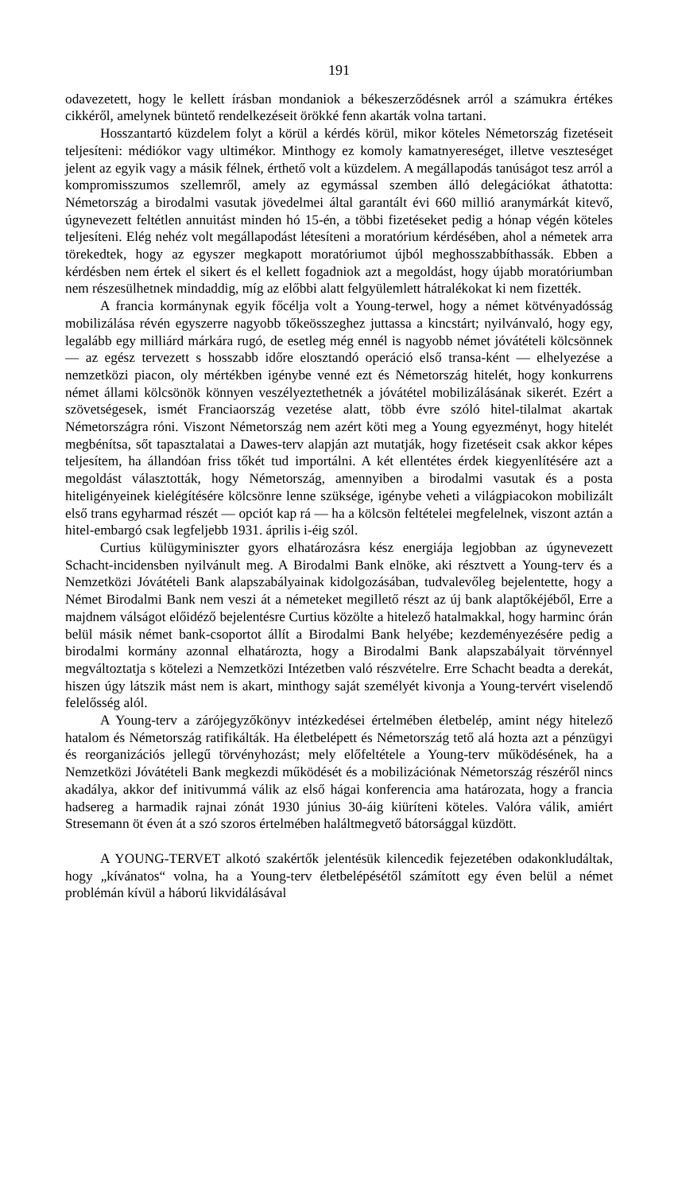191
odavezetett, hogy le kellett írásban mondaniok a békeszerződésnek arról a számukra értékes cikkéről, amelynek büntető rendelkezéseit örökké fenn akarták volna tartani.
Hosszantartó küzdelem folyt a körül a kérdés körül, mikor köteles Németország fizetéseit teljesíteni: médiókor vagy ultimékor. Minthogy ez komoly kamatnyereséget, illetve veszteséget jelent az egyik vagy a másik félnek, érthető volt a küzdelem. A megállapodás tanúságot tesz arról a kompromisszumos szellemről, amely az egymással szemben álló delegációkat áthatotta: Németország a birodalmi vasutak jövedelmei által garantált évi 660 millió aranymárkát kitevő, úgynevezett feltétlen annuitást minden hó 15-én, a többi fizetéseket pedig a hónap végén köteles teljesíteni. Elég nehéz volt megállapodást létesíteni a moratórium kérdésében, ahol a németek arra törekedtek, hogy az egyszer megkapott moratóriumot újból meghosszabbíthassák. Ebben a kérdésben nem értek el sikert és el kellett fogadniok azt a megoldást, hogy újabb moratóriumban nem részesülhetnek mindaddig, míg az előbbi alatt felgyülemlett hátralékokat ki nem fizették.
A francia kormánynak egyik főcélja volt a Young-terwel, hogy a német kötvényadósság mobilizálása révén egyszerre nagyobb tőkeösszeghez juttassa a kincstárt; nyilvánvaló, hogy egy, legalább egy milliárd márkára rugó, de esetleg még ennél is nagyobb német jóvátételi kölcsönnek — az egész tervezett s hosszabb időre elosztandó operáció első transa-ként — elhelyezése a nemzetközi piacon, oly mértékben igénybe venné ezt és Németország hitelét, hogy konkurrens német állami kölcsönök könnyen veszélyeztethetnék a jóvátétel mobilizálásának sikerét. Ezért a szövetségesek, ismét Franciaország vezetése alatt, több évre szóló hitel-tilalmat akartak Németországra róni. Viszont Németország nem azért köti meg a Young egyezményt, hogy hitelét megbénítsa, sőt tapasztalatai a Dawes-terv alapján azt mutatják, hogy fizetéseit csak akkor képes teljesítem, ha állandóan friss tőkét tud importálni. A két ellentétes érdek kiegyenlítésére azt a megoldást választották, hogy Németország, amennyiben a birodalmi vasutak és a posta hiteligényeinek kielégítésére kölcsönre lenne szüksége, igénybe veheti a világpiacokon mobilizált első trans egyharmad részét — opciót kap rá — ha a kölcsön feltételei megfelelnek, viszont aztán a hitel-embargó csak legfeljebb 1931. április i-éig szól.
Curtius külügyminiszter gyors elhatározásra kész energiája legjobban az úgynevezett Schacht-incidensben nyilvánult meg. A Birodalmi Bank elnöke, aki résztvett a Young-terv és a Nemzetközi Jóvátételi Bank alapszabályainak kidolgozásában, tudvalevőleg bejelentette, hogy a Német Birodalmi Bank nem veszi át a németeket megillető részt az új bank alaptőkéjéből, Erre a majdnem válságot előidéző bejelentésre Curtius közölte a hitelező hatalmakkal, hogy harminc órán belül másik német bank-csoportot állít a Birodalmi Bank helyébe; kezdeményezésére pedig a birodalmi kormány azonnal elhatározta, hogy a Birodalmi Bank alapszabályait törvénnyel megváltoztatja s kötelezi a Nemzetközi Intézetben való részvételre. Erre Schacht beadta a derekát, hiszen úgy látszik mást nem is akart, minthogy saját személyét kivonja a Young-tervért viselendő felelősség alól.
A Young-terv a zárójegyzőkönyv intézkedései értelmében életbelép, amint négy hitelező hatalom és Németország ratifikálták. Ha életbelépett és Németország tető alá hozta azt a pénzügyi és reorganizációs jellegű törvényhozást; mely előfeltétele a Young-terv működésének, ha a Nemzetközi Jóvátételi Bank megkezdi működését és a mobilizációnak Németország részéről nincs akadálya, akkor def initivummá válik az első hágai konferencia ama határozata, hogy a francia hadsereg a harmadik rajnai zónát 1930 június 30-áig kiüríteni köteles. Valóra válik, amiért Stresemann öt éven át a szó szoros értelmében haláltmegvető bátorsággal küzdött.
A YOUNG-TERVET alkotó szakértők jelentésük kilencedik fejezetében odakonkludáltak, hogy „kívánatos“ volna, ha a Young-terv életbelépésétől számított egy éven belül a német problémán kívül a háború likvidálásával